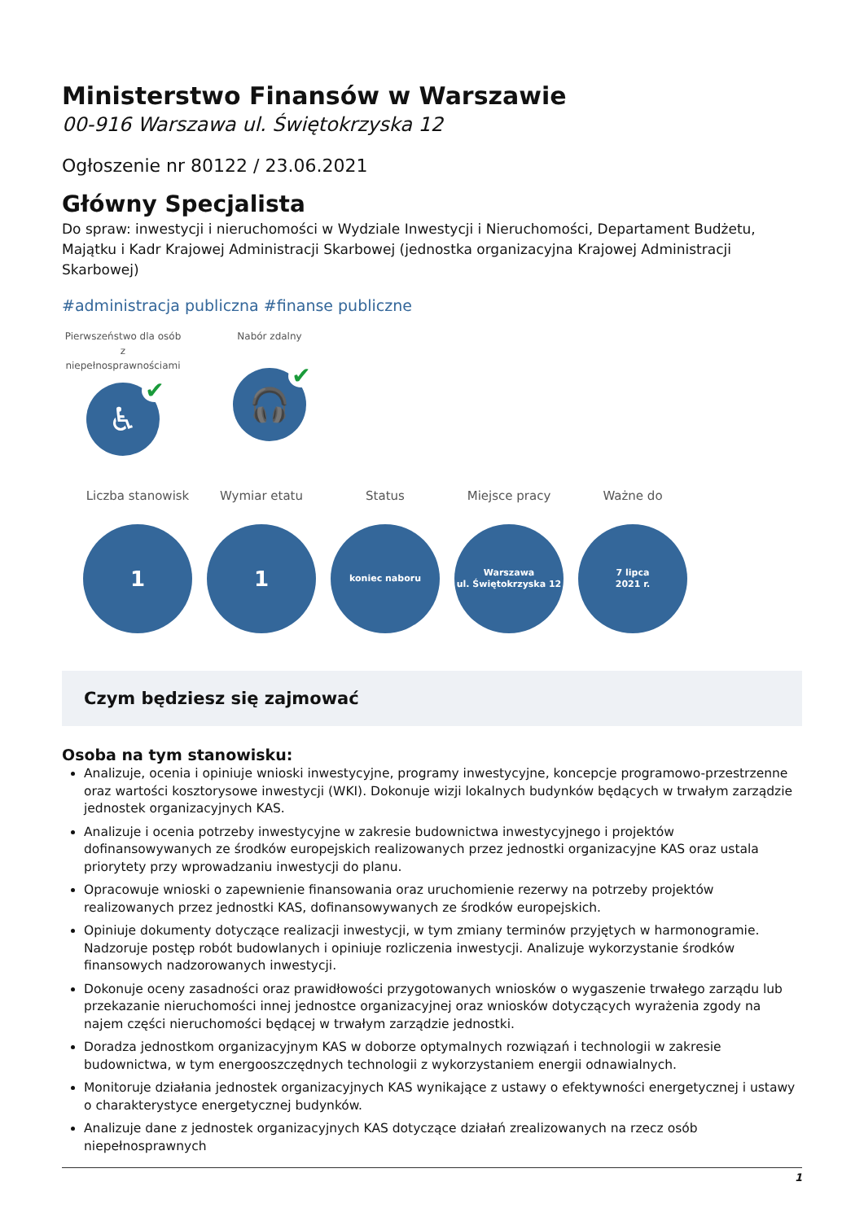Ministerstwo Finansów w Warszawie
00-916 Warszawa ul. Świętokrzyska 12
Ogłoszenie nr 80122 / 23.06.2021
Główny Specjalista
Do spraw: inwestycji i nieruchomości w Wydziale Inwestycji i Nieruchomości, Departament Budżetu, Majątku i Kadr Krajowej Administracji Skarbowej (jednostka organizacyjna Krajowej Administracji Skarbowej)
#administracja publiczna #finanse publiczne
Pierwszeństwo dla osób z niepełnosprawnościami
♿ ✔
Nabór zdalny
🎧 ✔
Liczba stanowisk
1
Wymiar etatu
1
Status
koniec naboru
Miejsce pracy
Warszawa
ul. Świętokrzyska 12
Ważne do
7 lipca
2021 r.
Czym będziesz się zajmować
Osoba na tym stanowisku:
Analizuje, ocenia i opiniuje wnioski inwestycyjne, programy inwestycyjne, koncepcje programowo-przestrzenne oraz wartości kosztorysowe inwestycji (WKI). Dokonuje wizji lokalnych budynków będących w trwałym zarządzie jednostek organizacyjnych KAS.
Analizuje i ocenia potrzeby inwestycyjne w zakresie budownictwa inwestycyjnego i projektów dofinansowywanych ze środków europejskich realizowanych przez jednostki organizacyjne KAS oraz ustala priorytety przy wprowadzaniu inwestycji do planu.
Opracowuje wnioski o zapewnienie finansowania oraz uruchomienie rezerwy na potrzeby projektów realizowanych przez jednostki KAS, dofinansowywanych ze środków europejskich.
Opiniuje dokumenty dotyczące realizacji inwestycji, w tym zmiany terminów przyjętych w harmonogramie. Nadzoruje postęp robót budowlanych i opiniuje rozliczenia inwestycji. Analizuje wykorzystanie środków finansowych nadzorowanych inwestycji.
Dokonuje oceny zasadności oraz prawidłowości przygotowanych wniosków o wygaszenie trwałego zarządu lub przekazanie nieruchomości innej jednostce organizacyjnej oraz wniosków dotyczących wyrażenia zgody na najem części nieruchomości będącej w trwałym zarządzie jednostki.
Doradza jednostkom organizacyjnym KAS w doborze optymalnych rozwiązań i technologii w zakresie budownictwa, w tym energooszczędnych technologii z wykorzystaniem energii odnawialnych.
Monitoruje działania jednostek organizacyjnych KAS wynikające z ustawy o efektywności energetycznej i ustawy o charakterystyce energetycznej budynków.
Analizuje dane z jednostek organizacyjnych KAS dotyczące działań zrealizowanych na rzecz osób niepełnosprawnych
1